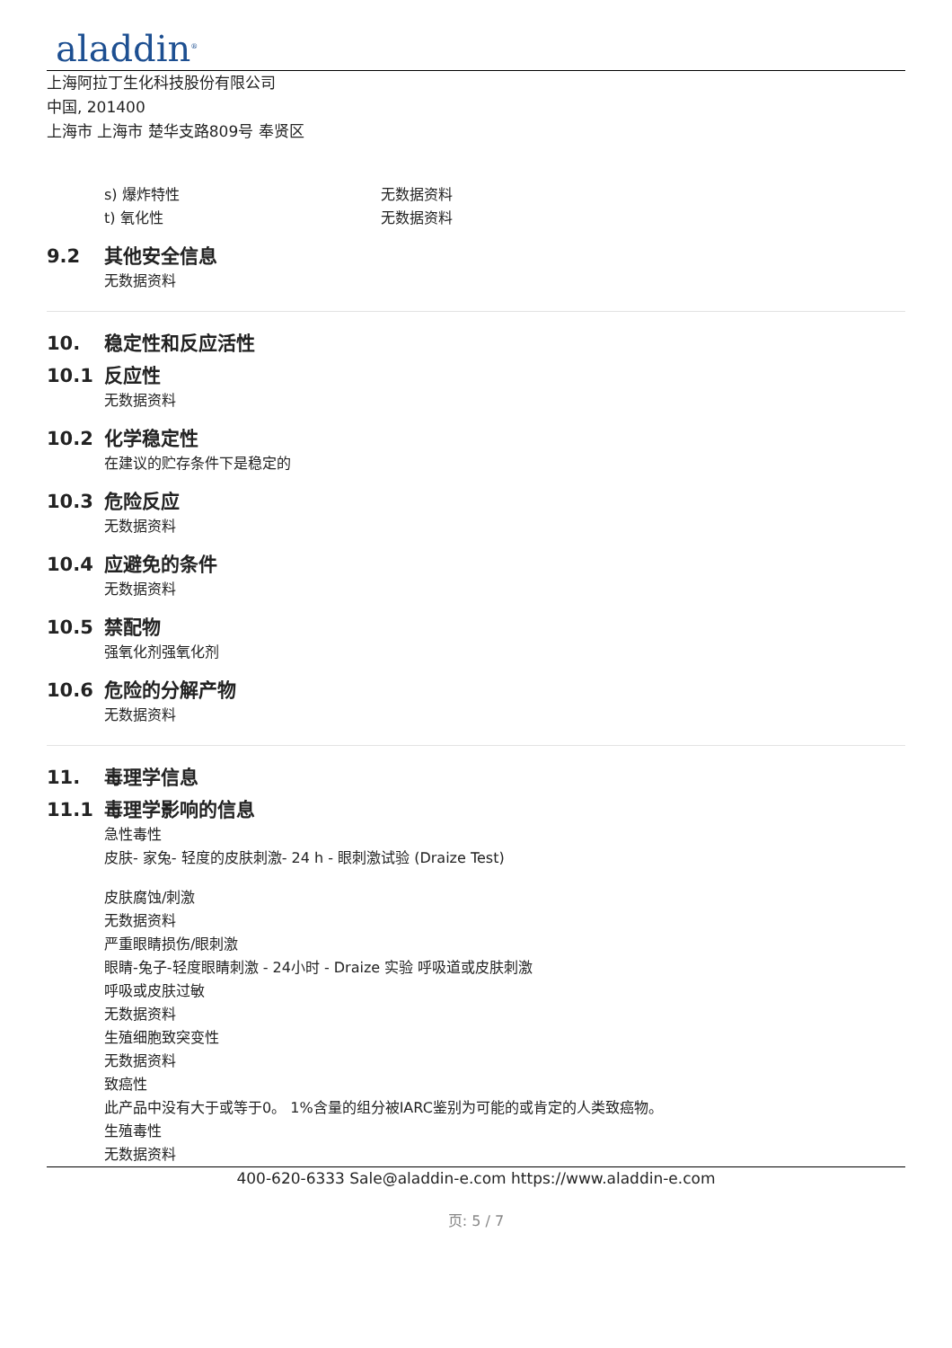aladdin<sup>®</sup>
上海阿拉丁生化科技股份有限公司
中国, 201400
上海市 上海市 楚华支路809号 奉贤区
s) 爆炸特性 无数据资料
t) 氧化性 无数据资料
9.2 其他安全信息
无数据资料
10. 稳定性和反应活性
10.1 反应性
无数据资料
10.2 化学稳定性
在建议的贮存条件下是稳定的
10.3 危险反应
无数据资料
10.4 应避免的条件
无数据资料
10.5 禁配物
强氧化剂强氧化剂
10.6 危险的分解产物
无数据资料
11. 毒理学信息
11.1 毒理学影响的信息
急性毒性
皮肤- 家兔- 轻度的皮肤刺激- 24 h - 眼刺激试验 (Draize Test)
皮肤腐蚀/刺激
无数据资料
严重眼睛损伤/眼刺激
眼睛-兔子-轻度眼睛刺激 - 24小时 - Draize 实验 呼吸道或皮肤刺激
呼吸或皮肤过敏
无数据资料
生殖细胞致突变性
无数据资料
致癌性
此产品中没有大于或等于0。 1%含量的组分被IARC鉴别为可能的或肯定的人类致癌物。
生殖毒性
无数据资料
400-620-6333 Sale@aladdin-e.com https://www.aladdin-e.com
页: 5 / 7